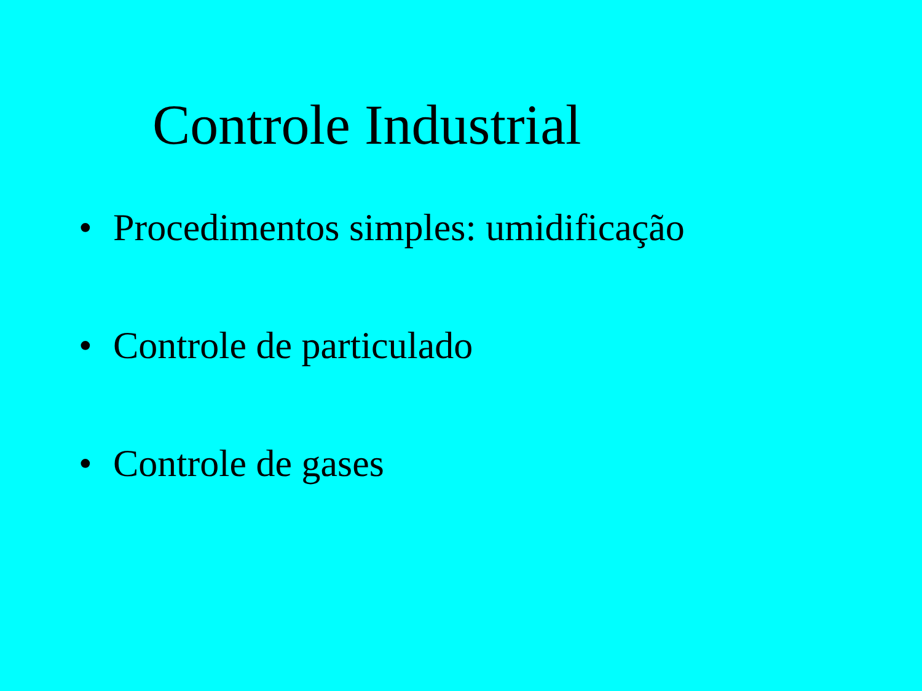Controle Industrial
• Procedimentos simples: umidificação
• Controle de particulado
• Controle de gases